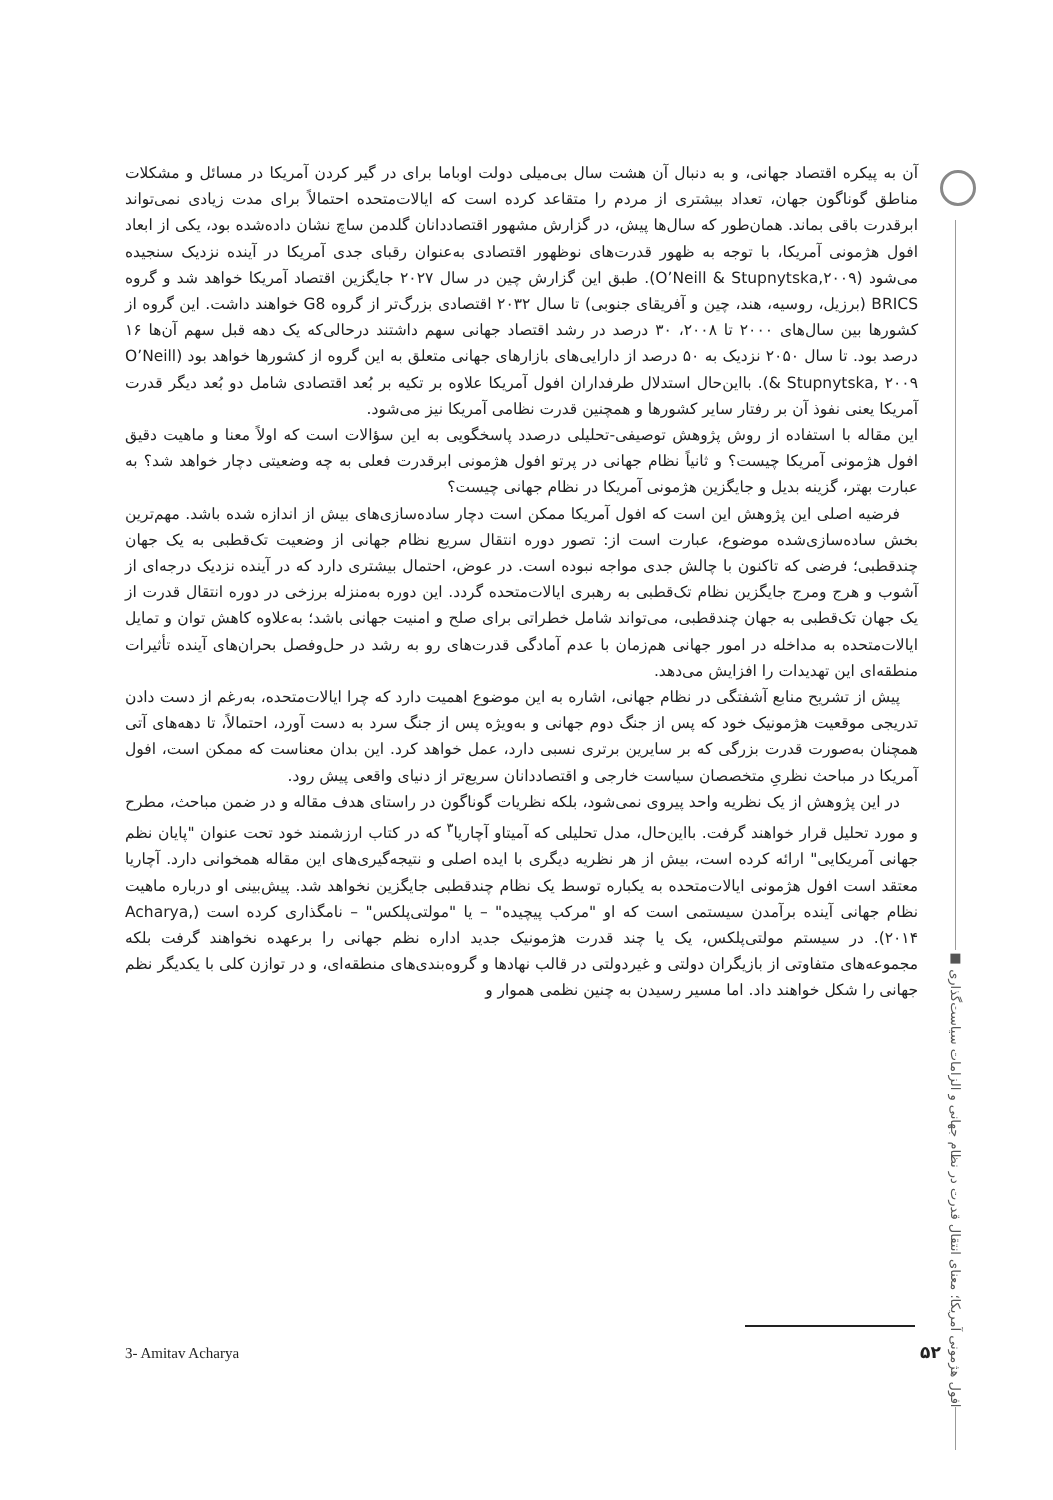افول هژمونی آمریکا؛ معنای انتقال قدرت در نظام جهانی و الزامات سیاست‌گذاری ■
آن به پیکره اقتصاد جهانی، و به دنبال آن هشت سال بی‌میلی دولت اوباما برای در گیر کردن آمریکا در مسائل و مشکلات مناطق گوناگون جهان، تعداد بیشتری از مردم را متقاعد کرده است که ایالات‌متحده احتمالاً برای مدت زیادی نمی‌تواند ابرقدرت باقی بماند. همان‌طور که سال‌ها پیش، در گزارش مشهور اقتصاددانان گلدمن ساچ نشان داده‌شده بود، یکی از ابعاد افول هژمونی آمریکا، با توجه به ظهور قدرت‌های نوظهور اقتصادی به‌عنوان رقبای جدی آمریکا در آینده نزدیک سنجیده می‌شود (O’Neill & Stupnytska,۲۰۰۹). طبق این گزارش چین در سال ۲۰۲۷ جایگزین اقتصاد آمریکا خواهد شد و گروه BRICS (برزیل، روسیه، هند، چین و آفریقای جنوبی) تا سال ۲۰۳۲ اقتصادی بزرگ‌تر از گروه G8 خواهند داشت. این گروه از کشورها بین سال‌های ۲۰۰۰ تا ۲۰۰۸، ۳۰ درصد در رشد اقتصاد جهانی سهم داشتند درحالی‌که یک دهه قبل سهم آن‌ها ۱۶ درصد بود. تا سال ۲۰۵۰ نزدیک به ۵۰ درصد از دارایی‌های بازارهای جهانی متعلق به این گروه از کشورها خواهد بود (O’Neill & Stupnytska, ۲۰۰۹). بااین‌حال استدلال طرفداران افول آمریکا علاوه بر تکیه بر بُعد اقتصادی شامل دو بُعد دیگر قدرت آمریکا یعنی نفوذ آن بر رفتار سایر کشورها و همچنین قدرت نظامی آمریکا نیز می‌شود.
این مقاله با استفاده از روش پژوهش توصیفی-تحلیلی درصدد پاسخگویی به این سؤالات است که اولاً معنا و ماهیت دقیق افول هژمونی آمریکا چیست؟ و ثانیاً نظام جهانی در پرتو افول هژمونی ابرقدرت فعلی به چه وضعیتی دچار خواهد شد؟ به عبارت بهتر، گزینه بدیل و جایگزین هژمونی آمریکا در نظام جهانی چیست؟
فرضیه اصلی این پژوهش این است که افول آمریکا ممکن است دچار ساده‌سازی‌های بیش از اندازه شده باشد. مهم‌ترین بخش ساده‌سازی‌شده موضوع، عبارت است از: تصور دوره انتقال سریع نظام جهانی از وضعیت تک‌قطبی به یک جهان چندقطبی؛ فرضی که تاکنون با چالش جدی مواجه نبوده است. در عوض، احتمال بیشتری دارد که در آینده نزدیک درجه‌ای از آشوب و هرج ومرج جایگزین نظام تک‌قطبی به رهبری ایالات‌متحده گردد. این دوره به‌منزله برزخی در دوره انتقال قدرت از یک جهان تک‌قطبی به جهان چندقطبی، می‌تواند شامل خطراتی برای صلح و امنیت جهانی باشد؛ به‌علاوه کاهش توان و تمایل ایالات‌متحده به مداخله در امور جهانی هم‌زمان با عدم آمادگی قدرت‌های رو به رشد در حل‌وفصل بحران‌های آینده تأثیرات منطقه‌ای این تهدیدات را افزایش می‌دهد.
پیش از تشریح منابع آشفتگی در نظام جهانی، اشاره به این موضوع اهمیت دارد که چرا ایالات‌متحده، به‌رغم از دست دادن تدریجی موقعیت هژمونیک خود که پس از جنگ دوم جهانی و به‌ویژه پس از جنگ سرد به دست آورد، احتمالاً، تا دهه‌های آتی همچنان به‌صورت قدرت بزرگی که بر سایرین برتری نسبی دارد، عمل خواهد کرد. این بدان معناست که ممکن است، افول آمریکا در مباحث نظریِ متخصصان سیاست خارجی و اقتصاددانان سریع‌تر از دنیای واقعی پیش رود.
در این پژوهش از یک نظریه واحد پیروی نمی‌شود، بلکه نظریات گوناگون در راستای هدف مقاله و در ضمن مباحث، مطرح و مورد تحلیل قرار خواهند گرفت. بااین‌حال، مدل تحلیلی که آمیتاو آچاریا<sup>۳</sup> که در کتاب ارزشمند خود تحت عنوان "پایان نظم جهانی آمریکایی" ارائه کرده است، بیش از هر نظریه دیگری با ایده اصلی و نتیجه‌گیری‌های این مقاله همخوانی دارد. آچاریا معتقد است افول هژمونی ایالات‌متحده به یکباره توسط یک نظام چندقطبی جایگزین نخواهد شد. پیش‌بینی او درباره ماهیت نظام جهانی آینده برآمدن سیستمی است که او "مرکب پیچیده" – یا "مولتی‌پلکس" – نامگذاری کرده است (Acharya, ۲۰۱۴). در سیستم مولتی‌پلکس، یک یا چند قدرت هژمونیک جدید اداره نظم جهانی را برعهده نخواهند گرفت بلکه مجموعه‌های متفاوتی از بازیگران دولتی و غیردولتی در قالب نهادها و گروه‌بندی‌های منطقه‌ای، و در توازن کلی با یکدیگر نظم جهانی را شکل خواهند داد. اما مسیر رسیدن به چنین نظمی هموار و
3- Amitav Acharya ۵۲